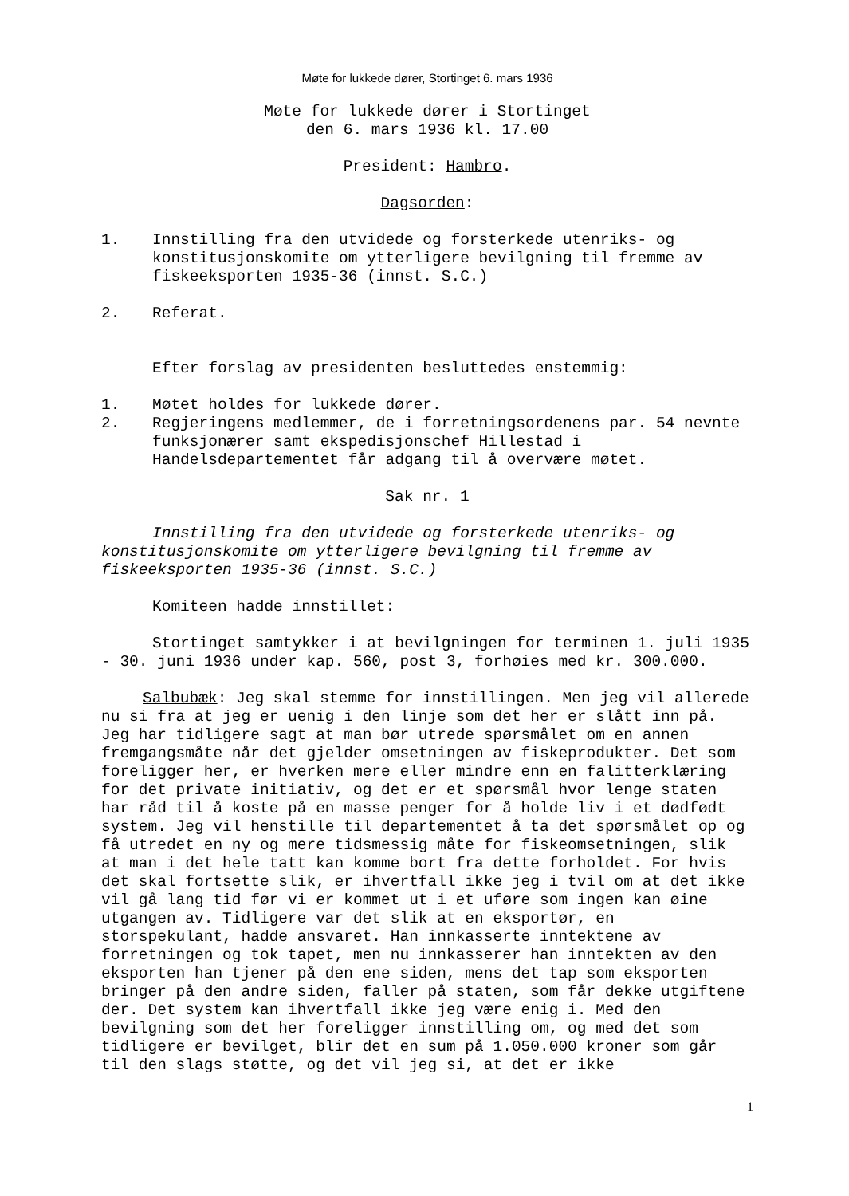Møte for lukkede dører, Stortinget 6. mars 1936
Møte for lukkede dører i Stortinget
den 6. mars 1936 kl. 17.00
President: Hambro.
Dagsorden:
1. Innstilling fra den utvidede og forsterkede utenriks- og konstitusjonskomite om ytterligere bevilgning til fremme av fiskeeksporten 1935-36 (innst. S.C.)
2. Referat.
Efter forslag av presidenten besluttedes enstemmig:
1. Møtet holdes for lukkede dører.
2. Regjeringens medlemmer, de i forretningsordenens par. 54 nevnte funksjonærer samt ekspedisjonschef Hillestad i Handelsdepartementet får adgang til å overvære møtet.
Sak nr. 1
Innstilling fra den utvidede og forsterkede utenriks- og konstitusjonskomite om ytterligere bevilgning til fremme av fiskeeksporten 1935-36 (innst. S.C.)
Komiteen hadde innstillet:
Stortinget samtykker i at bevilgningen for terminen 1. juli 1935 - 30. juni 1936 under kap. 560, post 3, forhøies med kr. 300.000.
Salbubæk: Jeg skal stemme for innstillingen. Men jeg vil allerede nu si fra at jeg er uenig i den linje som det her er slått inn på. Jeg har tidligere sagt at man bør utrede spørsmålet om en annen fremgangsmåte når det gjelder omsetningen av fiskeprodukter. Det som foreligger her, er hverken mere eller mindre enn en falitterklæring for det private initiativ, og det er et spørsmål hvor lenge staten har råd til å koste på en masse penger for å holde liv i et dødfødt system. Jeg vil henstille til departementet å ta det spørsmålet op og få utredet en ny og mere tidsmessig måte for fiskeomsetningen, slik at man i det hele tatt kan komme bort fra dette forholdet. For hvis det skal fortsette slik, er ihvertfall ikke jeg i tvil om at det ikke vil gå lang tid før vi er kommet ut i et uføre som ingen kan øine utgangen av. Tidligere var det slik at en eksportør, en storspekulant, hadde ansvaret. Han innkasserte inntektene av forretningen og tok tapet, men nu innkasserer han inntekten av den eksporten han tjener på den ene siden, mens det tap som eksporten bringer på den andre siden, faller på staten, som får dekke utgiftene der. Det system kan ihvertfall ikke jeg være enig i. Med den bevilgning som det her foreligger innstilling om, og med det som tidligere er bevilget, blir det en sum på 1.050.000 kroner som går til den slags støtte, og det vil jeg si, at det er ikke
1